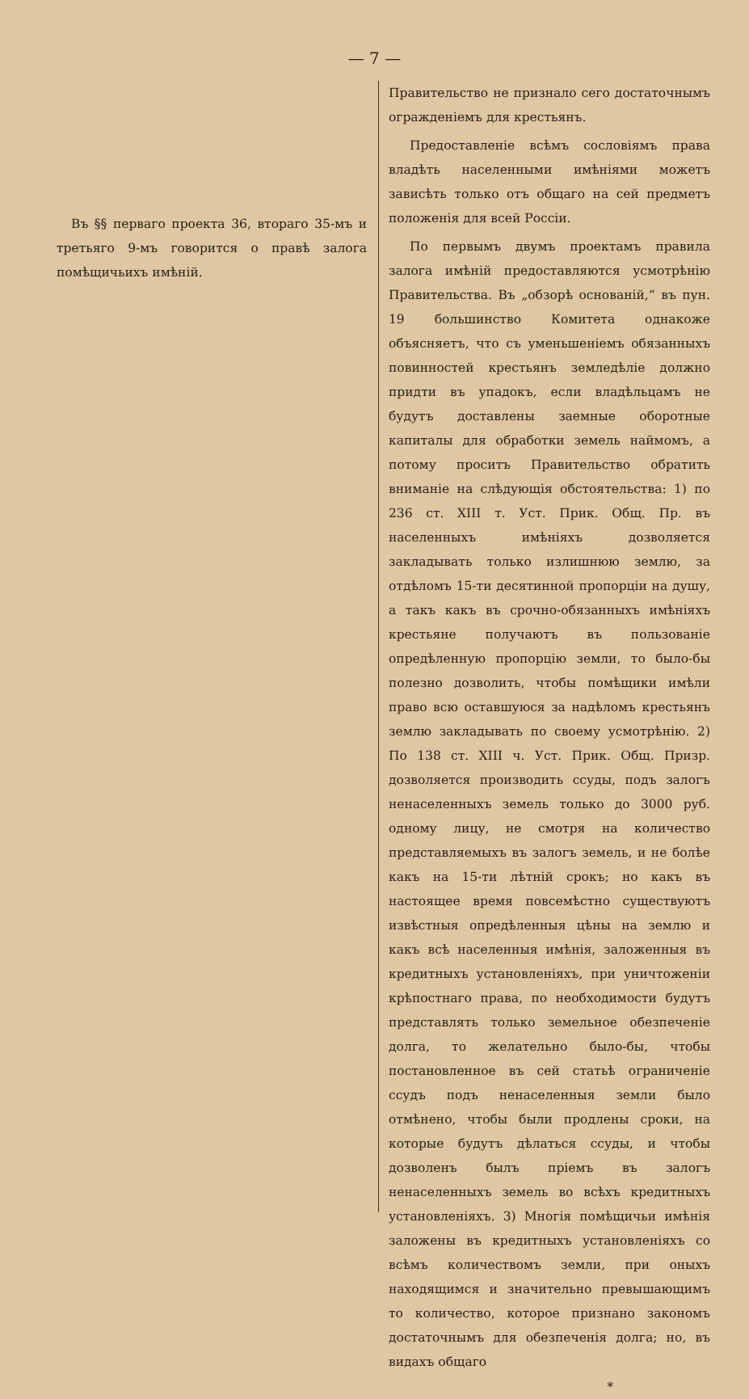— 7 —
Въ §§ перваго проекта 36, втораго 35-мъ и третьяго 9-мъ говорится о правѣ залога помѣщичьихъ имѣній.
Правительство не признало сего достаточнымъ огражденіемъ для крестьянъ.
Предоставленіе всѣмъ сословіямъ права владѣть населенными имѣніями можетъ зависѣть только отъ общаго на сей предметъ положенія для всей Россіи.
По первымъ двумъ проектамъ правила залога имѣній предоставляются усмотрѣнію Правительства. Въ „обзорѣ основаній,“ въ пун. 19 большинство Комитета однакоже объясняетъ, что съ уменьшеніемъ обязанныхъ повинностей крестьянъ земледѣліе должно придти въ упадокъ, если владѣльцамъ не будутъ доставлены заемные оборотные капиталы для обработки земель наймомъ, а потому проситъ Правительство обратить вниманіе на слѣдующія обстоятельства: 1) по 236 ст. XIII т. Уст. Прик. Общ. Пр. въ населенныхъ имѣніяхъ дозволяется закладывать только излишнюю землю, за отдѣломъ 15-ти десятинной пропорціи на душу, а такъ какъ въ срочно-обязанныхъ имѣніяхъ крестьяне получаютъ въ пользованіе опредѣленную пропорцію земли, то было-бы полезно дозволить, чтобы помѣщики имѣли право всю оставшуюся за надѣломъ крестьянъ землю закладывать по своему усмотрѣнію. 2) По 138 ст. XIII ч. Уст. Прик. Общ. Призр. дозволяется производить ссуды, подъ залогъ ненаселенныхъ земель только до 3000 руб. одному лицу, не смотря на количество представляемыхъ въ залогъ земель, и не болѣе какъ на 15-ти лѣтній срокъ; но какъ въ настоящее время повсемѣстно существуютъ извѣстныя опредѣленныя цѣны на землю и какъ всѣ населенныя имѣнія, заложенныя въ кредитныхъ установленіяхъ, при уничтоженіи крѣпостнаго права, по необходимости будутъ представлять только земельное обезпеченіе долга, то желательно было-бы, чтобы постановленное въ сей статьѣ ограниченіе ссудъ подъ ненаселенныя земли было отмѣнено, чтобы были продлены сроки, на которые будутъ дѣлаться ссуды, и чтобы дозволенъ былъ пріемъ въ залогъ ненаселенныхъ земель во всѣхъ кредитныхъ установленіяхъ. 3) Многія помѣщичьи имѣнія заложены въ кредитныхъ установленіяхъ со всѣмъ количествомъ земли, при оныхъ находящимся и значительно превышающимъ то количество, которое признано закономъ достаточнымъ для обезпеченія долга; но, въ видахъ общаго
*